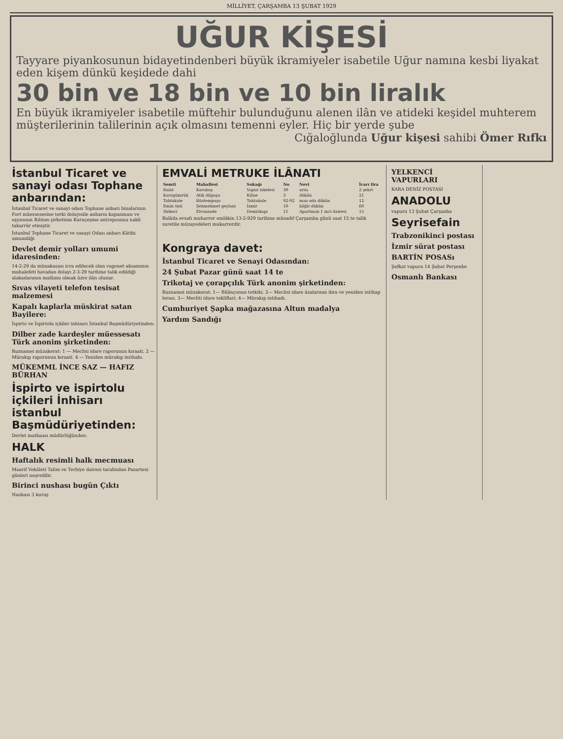MİLLİYET, ÇARŞAMBA 13 ŞUBAT 1929
UĞUR KİŞESİ
Tayyare piyankosunun bidayetindenberi büyük ikramiyeler isabetile Uğur namına kesbi liyakat eden kişem dünkü keşidede dahi
30 bin ve 18 bin ve 10 bin liralık
En büyük ikramiyeler isabetile müftehir bulunduğunu alenen ilân ve atideki keşidel muhterem müşterilerinin talilerinin açık olmasını temenni eyler. Hiç bir yerde şube
Cığaloğlunda Uğur kişesi sahibi Ömer Rıfkı
İstanbul Ticaret ve sanayi odası Tophane anbarından:
İstanbul Ticaret ve sanayi odası Tophane anbarı binalarının Fort müessesesine terki dolayısile anbarın kapanması ve eşyasının Rıhtım şirketinin Kuruçeşme antreposuna nakli takarrür etmiştir.
İstanbul Tophane Ticaret ve sanayi Odası anbarı Kâtibi umumiliği
Devlet demir yolları umumi idaresinden:
14-2-29 da münakasası icra edilecek olan vagonet aksamının muhalefeti havadan dolayı 2-3-29 tarihine talik edildiği alakadaranın malûmu olmak üzre ilân olunur.
Sıvas vilayeti telefon tesisat malzemesi
Kapalı kaplarla müskirat satan Bayilere:
İspirto ve İspirtolu içkiler inhisarı İstanbul Başmüdüriyetinden:
Dilber zade kardeşler müessesatı Türk anonim şirketinden:
Ruznamei müzakerat: 1 — Meclisi idare raporunun kıraati. 2 — Mürakıp raporunun kıraati. 4 — Yeniden mürakıp intihabı.
MÜKEMML İNCE SAZ — HAFIZ BÜRHAN
İspirto ve ispirtolu içkileri İnhisarı istanbul Başmüdüriyetinden:
Devlet matbaası müdürlüğünden:
HALK
Haftalık resimli halk mecmuası
Maarif Vekâleti Talim ve Terbiye dairesi tarafından Pazartesi günleri neşredilir.
Birinci nushası bugün Çıktı
Nushası 3 kuruş
EMVALİ METRUKE İLÂNATI
| Semti | Mahallesi | Sokağı | No | Nevi | İcarı lira |
| --- | --- | --- | --- | --- | --- |
| Balat | Karabaş | Vapur iskelesi | 39 | arsa | 2 şehri |
| Karagümrük | Atik Alipaşa | Kilise | 3 | dükân | 21 |
| Tahtakale | Rüstempaşa | Tahtakale | 92-92 | maa oda dükân | 12 |
| Emin önü | Şehmehmet geylani | İzmir | 10 | kâğir dükân | 60 |
| Sirkeci | Elvanzade | Demirkapı | 11 | Apartman 1 inci dairesi | 15 |
Balâda evsafı muharrer emlâkin 13-2-929 tarihine müsadif Çarşamba günü saat 15 te talik suretile müzayedeleri mukarrerdir.
Kongraya davet:
İstanbul Ticaret ve Senayi Odasından:
24 Şubat Pazar günü saat 14 te
Trikotaj ve çorapçılık Türk anonim şirketinden:
Ruznamei müzakerat: 1— Bilânçonun tetkiki. 2— Meclisi idare âzalarının ibra ve yeniden intihap lerası. 3— Mecliti idare tekliflari. 4— Mürakıp intihadı.
Cumhuriyet Şapka mağazasına Altun madalya
Yardım Sandığı
YELKENCİ VAPURLARI
KARA DENİZ POSTASI
ANADOLU
vapuru 13 Şubat Çarşanba
Seyrisefain
Trabzonikinci postası
İzmir sürat postası
BARTİN POSASı
Şefkat vapuru 14 Şubat Perşenbe
Osmanlı Bankası